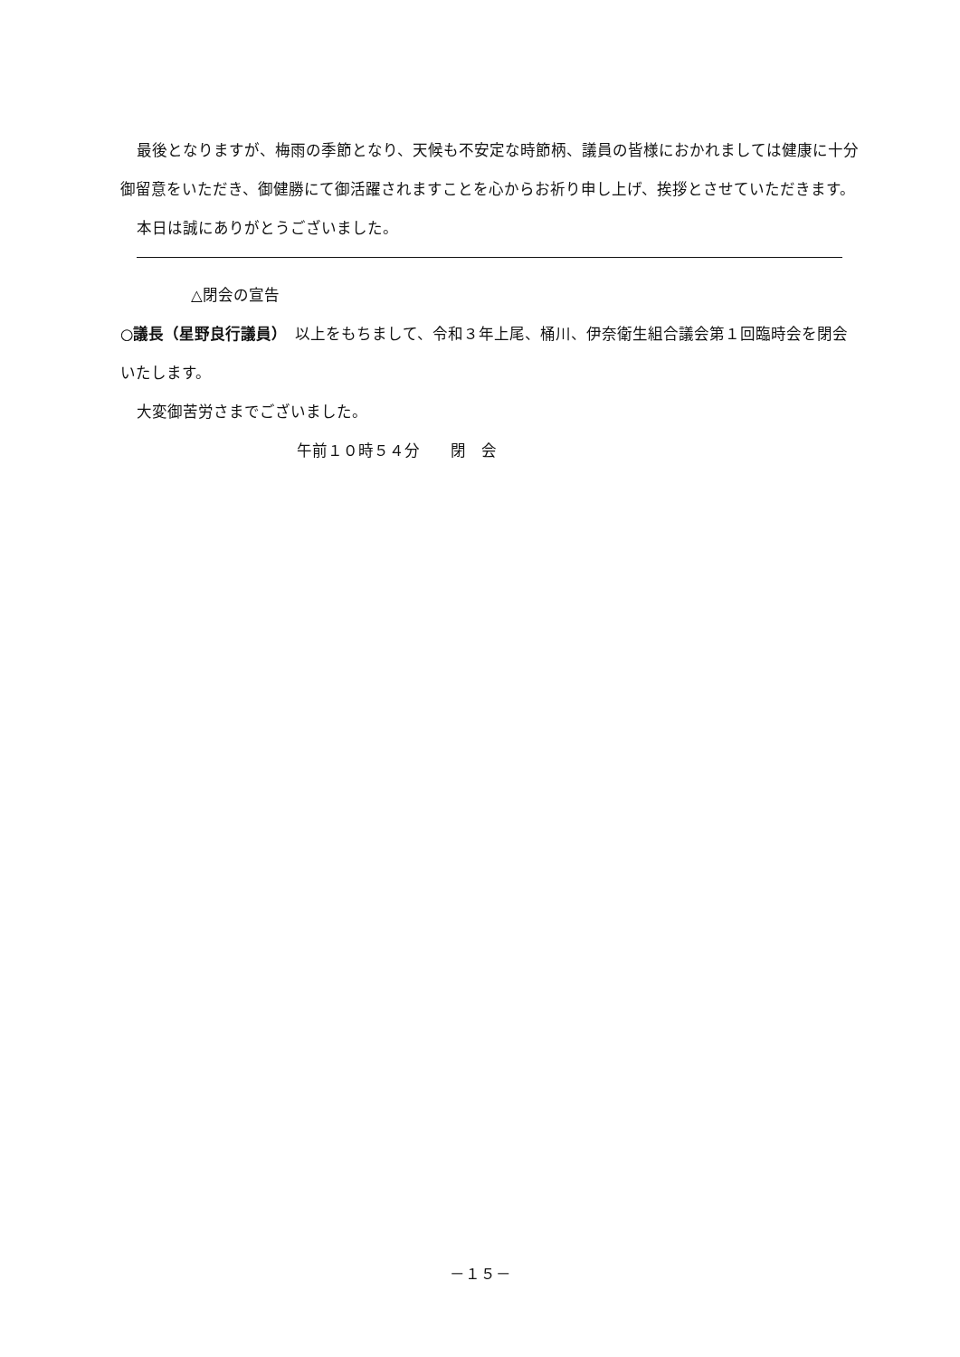最後となりますが、梅雨の季節となり、天候も不安定な時節柄、議員の皆様におかれましては健康に十分御留意をいただき、御健勝にて御活躍されますことを心からお祈り申し上げ、挨拶とさせていただきます。
本日は誠にありがとうございました。
△閉会の宣告
○議長（星野良行議員）　以上をもちまして、令和３年上尾、桶川、伊奈衛生組合議会第１回臨時会を閉会いたします。
大変御苦労さまでございました。
午前１０時５４分　　閉　会
－１５－